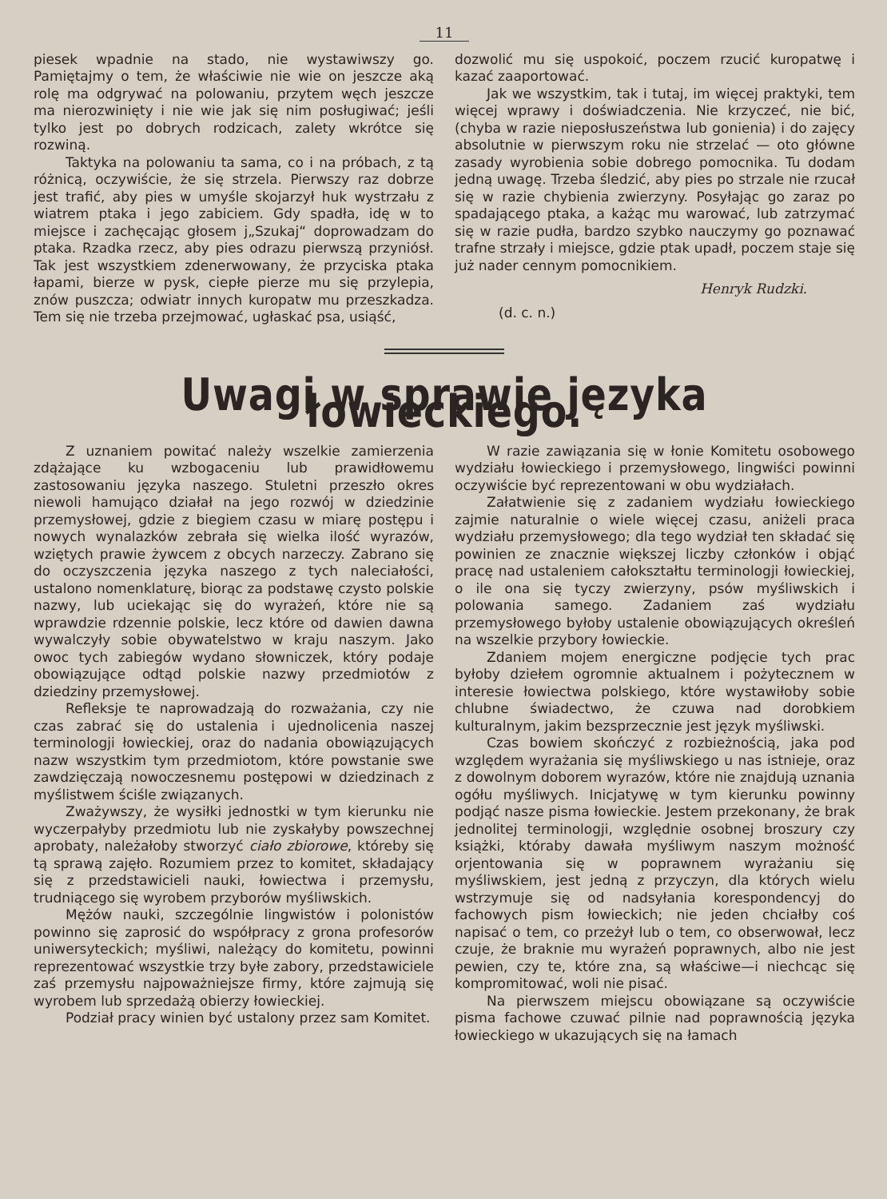11
piesek wpadnie na stado, nie wystawiwszy go. Pamiętajmy o tem, że właściwie nie wie on jeszcze aką rolę ma odgrywać na polowaniu, przytem węch jeszcze ma nierozwinięty i nie wie jak się nim posługiwać; jeśli tylko jest po dobrych rodzicach, zalety wkrótce się rozwiną.
Taktyka na polowaniu ta sama, co i na próbach, z tą różnicą, oczywiście, że się strzela. Pierwszy raz dobrze jest trafić, aby pies w umyśle skojarzył huk wystrzału z wiatrem ptaka i jego zabiciem. Gdy spadła, idę w to miejsce i zachęcając głosem j„Szukaj“ doprowadzam do ptaka. Rzadka rzecz, aby pies odrazu pierwszą przyniósł. Tak jest wszystkiem zdenerwowany, że przyciska ptaka łapami, bierze w pysk, ciepłe pierze mu się przylepia, znów puszcza; odwiatr innych kuropatw mu przeszkadza. Tem się nie trzeba przejmować, ugłaskać psa, usiąść,
dozwolić mu się uspokoić, poczem rzucić kuropatwę i kazać zaaportować.
Jak we wszystkim, tak i tutaj, im więcej praktyki, tem więcej wprawy i doświadczenia. Nie krzyczeć, nie bić, (chyba w razie nieposłuszeństwa lub gonienia) i do zajęcy absolutnie w pierwszym roku nie strzelać — oto główne zasady wyrobienia sobie dobrego pomocnika. Tu dodam jedną uwagę. Trzeba śledzić, aby pies po strzale nie rzucał się w razie chybienia zwierzyny. Posyłając go zaraz po spadającego ptaka, a każąc mu warować, lub zatrzymać się w razie pudła, bardzo szybko nauczymy go poznawać trafne strzały i miejsce, gdzie ptak upadł, poczem staje się już nader cennym pomocnikiem.
Henryk Rudzki.
(d. c. n.)
Uwagi w sprawie języka łowieckiego.
Z uznaniem powitać należy wszelkie zamierzenia zdążające ku wzbogaceniu lub prawidłowemu zastosowaniu języka naszego. Stuletni przeszło okres niewoli hamująco działał na jego rozwój w dziedzinie przemysłowej, gdzie z biegiem czasu w miarę postępu i nowych wynalazków zebrała się wielka ilość wyrazów, wziętych prawie żywcem z obcych narzeczy. Zabrano się do oczyszczenia języka naszego z tych naleciałości, ustalono nomenklaturę, biorąc za podstawę czysto polskie nazwy, lub uciekając się do wyrażeń, które nie są wprawdzie rdzennie polskie, lecz które od dawien dawna wywalczyły sobie obywatelstwo w kraju naszym. Jako owoc tych zabiegów wydano słowniczek, który podaje obowiązujące odtąd polskie nazwy przedmiotów z dziedziny przemysłowej.
Refleksje te naprowadzają do rozważania, czy nie czas zabrać się do ustalenia i ujednolicenia naszej terminologji łowieckiej, oraz do nadania obowiązujących nazw wszystkim tym przedmiotom, które powstanie swe zawdzięczają nowoczesnemu postępowi w dziedzinach z myślistwem ściśle związanych.
Zważywszy, że wysiłki jednostki w tym kierunku nie wyczerpałyby przedmiotu lub nie zyskałyby powszechnej aprobaty, należałoby stworzyć ciało zbiorowe, któreby się tą sprawą zajęło. Rozumiem przez to komitet, składający się z przedstawicieli nauki, łowiectwa i przemysłu, trudniącego się wyrobem przyborów myśliwskich.
Mężów nauki, szczególnie lingwistów i polonistów powinno się zaprosić do współpracy z grona profesorów uniwersyteckich; myśliwi, należący do komitetu, powinni reprezentować wszystkie trzy byłe zabory, przedstawiciele zaś przemysłu najpoważniejsze firmy, które zajmują się wyrobem lub sprzedażą obierzy łowieckiej.
Podział pracy winien być ustalony przez sam Komitet.
W razie zawiązania się w łonie Komitetu osobowego wydziału łowieckiego i przemysłowego, lingwiści powinni oczywiście być reprezentowani w obu wydziałach.
Załatwienie się z zadaniem wydziału łowieckiego zajmie naturalnie o wiele więcej czasu, aniżeli praca wydziału przemysłowego; dla tego wydział ten składać się powinien ze znacznie większej liczby członków i objąć pracę nad ustaleniem całokształtu terminologji łowieckiej, o ile ona się tyczy zwierzyny, psów myśliwskich i polowania samego. Zadaniem zaś wydziału przemysłowego byłoby ustalenie obowiązujących określeń na wszelkie przybory łowieckie.
Zdaniem mojem energiczne podjęcie tych prac byłoby dziełem ogromnie aktualnem i pożytecznem w interesie łowiectwa polskiego, które wystawiłoby sobie chlubne świadectwo, że czuwa nad dorobkiem kulturalnym, jakim bezsprzecznie jest język myśliwski.
Czas bowiem skończyć z rozbieżnością, jaka pod względem wyrażania się myśliwskiego u nas istnieje, oraz z dowolnym doborem wyrazów, które nie znajdują uznania ogółu myśliwych. Inicjatywę w tym kierunku powinny podjąć nasze pisma łowieckie. Jestem przekonany, że brak jednolitej terminologji, względnie osobnej broszury czy książki, któraby dawała myśliwym naszym możność orjentowania się w poprawnem wyrażaniu się myśliwskiem, jest jedną z przyczyn, dla których wielu wstrzymuje się od nadsyłania korespondencyj do fachowych pism łowieckich; nie jeden chciałby coś napisać o tem, co przeżył lub o tem, co obserwował, lecz czuje, że braknie mu wyrażeń poprawnych, albo nie jest pewien, czy te, które zna, są właściwe—i niechcąc się kompromitować, woli nie pisać.
Na pierwszem miejscu obowiązane są oczywiście pisma fachowe czuwać pilnie nad poprawnością języka łowieckiego w ukazujących się na łamach